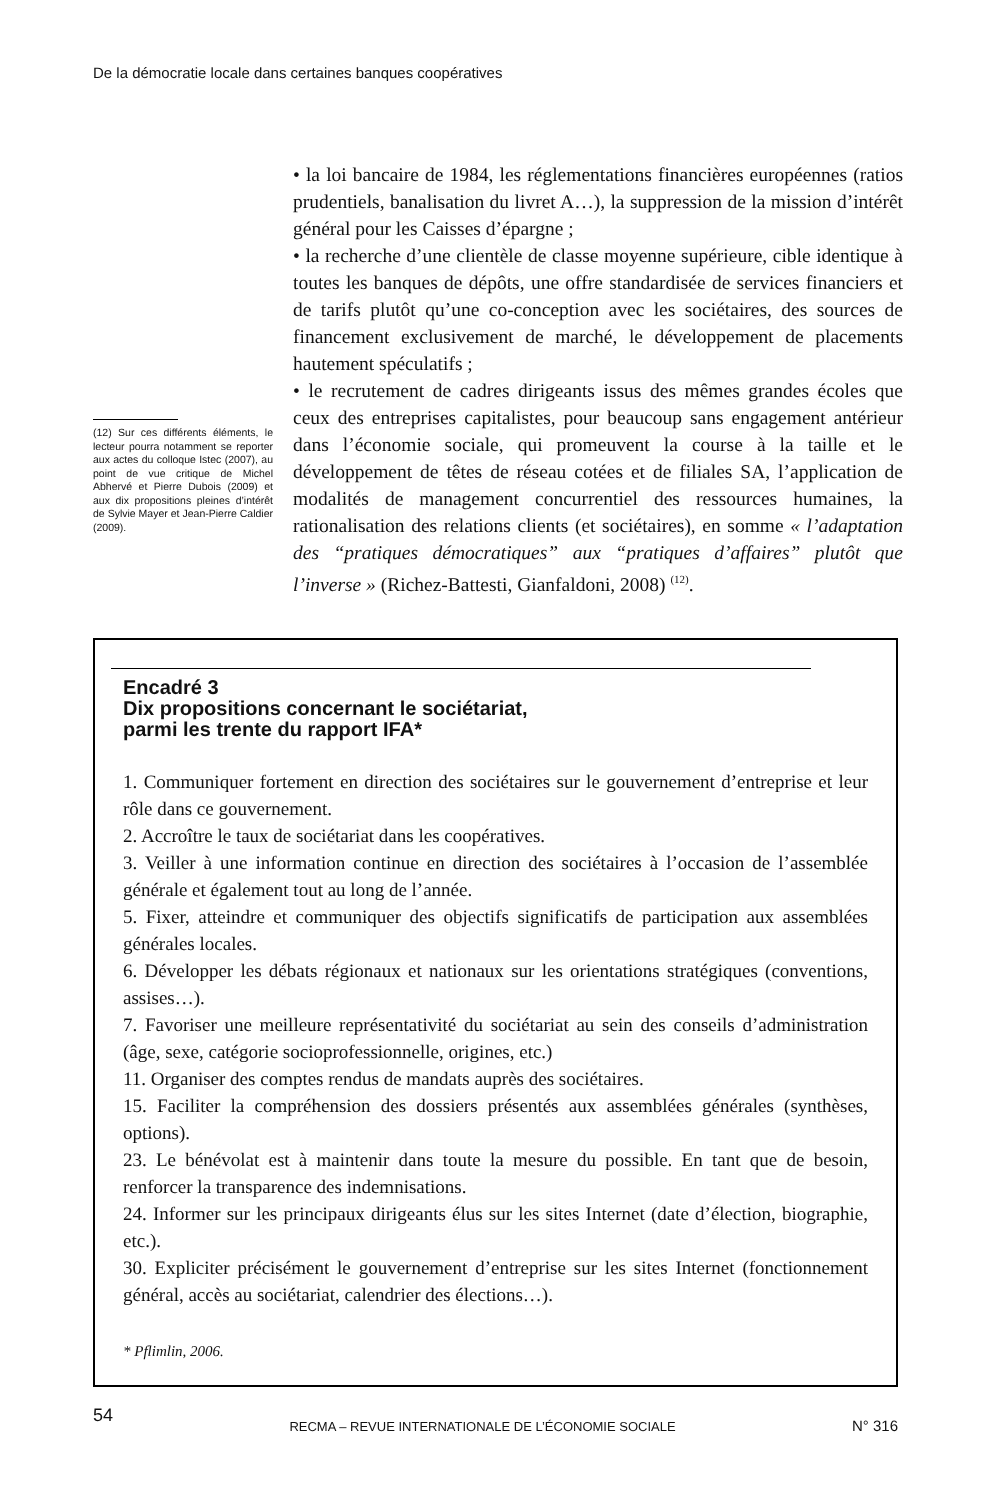De la démocratie locale dans certaines banques coopératives
(12) Sur ces différents éléments, le lecteur pourra notamment se reporter aux actes du colloque Istec (2007), au point de vue critique de Michel Abhervé et Pierre Dubois (2009) et aux dix propositions pleines d’intérêt de Sylvie Mayer et Jean-Pierre Caldier (2009).
• la loi bancaire de 1984, les réglementations financières européennes (ratios prudentiels, banalisation du livret A…), la suppression de la mission d’intérêt général pour les Caisses d’épargne ;
• la recherche d’une clientèle de classe moyenne supérieure, cible identique à toutes les banques de dépôts, une offre standardisée de services financiers et de tarifs plutôt qu’une co-conception avec les sociétaires, des sources de financement exclusivement de marché, le développement de placements hautement spéculatifs ;
• le recrutement de cadres dirigeants issus des mêmes grandes écoles que ceux des entreprises capitalistes, pour beaucoup sans engagement antérieur dans l’économie sociale, qui promeuvent la course à la taille et le développement de têtes de réseau cotées et de filiales SA, l’application de modalités de management concurrentiel des ressources humaines, la rationalisation des relations clients (et sociétaires), en somme « l’adaptation des “pratiques démocratiques” aux “pratiques d’affaires” plutôt que l’inverse » (Richez-Battesti, Gianfaldoni, 2008) <sup>(12)</sup>.
Encadré 3
Dix propositions concernant le sociétariat,
parmi les trente du rapport IFA*
1. Communiquer fortement en direction des sociétaires sur le gouvernement d’entreprise et leur rôle dans ce gouvernement.
2. Accroître le taux de sociétariat dans les coopératives.
3. Veiller à une information continue en direction des sociétaires à l’occasion de l’assemblée générale et également tout au long de l’année.
5. Fixer, atteindre et communiquer des objectifs significatifs de participation aux assemblées générales locales.
6. Développer les débats régionaux et nationaux sur les orientations stratégiques (conventions, assises…).
7. Favoriser une meilleure représentativité du sociétariat au sein des conseils d’administration (âge, sexe, catégorie socioprofessionnelle, origines, etc.)
11. Organiser des comptes rendus de mandats auprès des sociétaires.
15. Faciliter la compréhension des dossiers présentés aux assemblées générales (synthèses, options).
23. Le bénévolat est à maintenir dans toute la mesure du possible. En tant que de besoin, renforcer la transparence des indemnisations.
24. Informer sur les principaux dirigeants élus sur les sites Internet (date d’élection, biographie, etc.).
30. Expliciter précisément le gouvernement d’entreprise sur les sites Internet (fonctionnement général, accès au sociétariat, calendrier des élections…).
* Pflimlin, 2006.
54 RECMA – REVUE INTERNATIONALE DE L’ÉCONOMIE SOCIALE N° 316